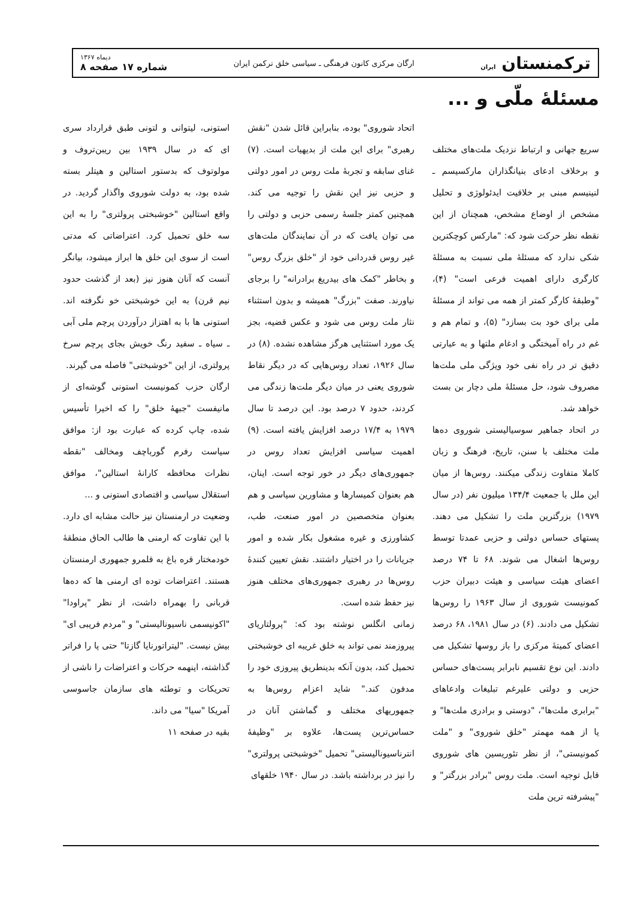ترکمنستان ایران
ارگان مرکزی کانون فرهنگی ـ سیاسی خلق ترکمن ایران
دیماه ۱۳۶۷
شماره ۱۷ صفحه ۸
مسئلهٔ ملّی و ...
سریع جهانی و ارتباط نزدیک ملت‌های مختلف و برخلاف ادعای بنیانگذاران مارکسیسم ـ لنینیسم مبنی بر خلاقیت ایدئولوژی و تحلیل مشخص از اوضاع مشخص، همچنان از این نقطه نظر حرکت شود که: "مارکس کوچکترین شکی ندارد که مسئلهٔ ملی نسبت به مسئلهٔ کارگری دارای اهمیت فرعی است" (۴)، "وطبقهٔ کارگر کمتر از همه می تواند از مسئلهٔ ملی برای خود بت بسازد" (۵)، و تمام هم و غم در راه آمیختگی و ادغام ملتها و به عبارتی دقیق تر در راه نفی خود ویژگی ملی ملت‌ها مصروف شود، حل مسئلهٔ ملی دچار بن بست خواهد شد.
در اتحاد جماهیر سوسیالیستی شوروی ده‌ها ملت مختلف با سنن، تاریخ، فرهنگ و زبان کاملا متفاوت زندگی میکنند. روس‌ها از میان این ملل با جمعیت ۱۳۴/۴ میلیون نفر (در سال ۱۹۷۹) بزرگترین ملت را تشکیل می دهند. پستهای حساس دولتی و حزبی عمدتا توسط روس‌ها اشغال می شوند. ۶۸ تا ۷۴ درصد اعضای هیئت سیاسی و هیئت دبیران حزب کمونیست شوروی از سال ۱۹۶۳ را روس‌ها تشکیل می دادند. (۶) در سال ۱۹۸۱، ۶۸ درصد اعضای کمیتهٔ مرکزی را باز روسها تشکیل می دادند. این نوع تقسیم نابرابر پست‌های حساس حزبی و دولتی علیرغم تبلیغات وادعاهای "برابری ملت‌ها"، "دوستی و برادری ملت‌ها" و یا از همه مهمتر "خلق شوروی" و "ملت کمونیستی"، از نظر تئوریسین های شوروی قابل توجیه است. ملت روس "برادر بزرگتر" و "پیشرفته ترین ملت
اتحاد شوروی" بوده، بنابراین قائل شدن "نقش رهبری" برای این ملت از بدیهیات است. (۷) غنای سابقه و تجربهٔ ملت روس در امور دولتی و حزبی نیز این نقش را توجیه می کند. همچنین کمتر جلسهٔ رسمی حزبی و دولتی را می توان یافت که در آن نمایندگان ملت‌های غیر روس قدردانی خود از "خلق بزرگ روس" و بخاطر "کمک های بیدریغ برادرانه" را برجای نیاورند. صفت "بزرگ" همیشه و بدون استثناء نثار ملت روس می شود و عکس قضیه، بجز یک مورد استثنایی هرگز مشاهده نشده. (۸) در سال ۱۹۲۶، تعداد روس‌هایی که در دیگر نقاط شوروی یعنی در میان دیگر ملت‌ها زندگی می کردند، حدود ۷ درصد بود. این درصد تا سال ۱۹۷۹ به ۱۷/۴ درصد افزایش یافته است. (۹) اهمیت سیاسی افزایش تعداد روس در جمهوری‌های دیگر در خور توجه است. اینان، هم بعنوان کمیسارها و مشاورین سیاسی و هم بعنوان متخصصین در امور صنعت، طب، کشاورزی و غیره مشغول بکار شده و امور جریانات را در اختیار داشتند. نقش تعیین کنندهٔ روس‌ها در رهبری جمهوری‌های مختلف هنوز نیز حفظ شده است.
زمانی انگلس نوشته بود که: "پرولتاریای پیروزمند نمی تواند به خلق غریبه ای خوشبختی تحمیل کند، بدون آنکه بدینطریق پیروزی خود را مدفون کند." شاید اعزام روس‌ها به جمهوریهای مختلف و گماشتن آنان در حساس‌ترین پست‌ها، علاوه بر "وظیفهٔ انترناسیونالیستی" تحمیل "خوشبختی پرولتری" را نیز در برداشته باشد. در سال ۱۹۴۰ خلقهای
استونی، لیتوانی و لتونی طبق قرارداد سری ای که در سال ۱۹۳۹ بین ریبن‌تروف و مولوتوف که بدستور استالین و هیتلر بسته شده بود، به دولت شوروی واگذار گردید. در واقع استالین "خوشبختی پرولتری" را به این سه خلق تحمیل کرد. اعتراضاتی که مدتی است از سوی این خلق ها ابراز میشود، بیانگر آنست که آنان هنوز نیز (بعد از گذشت حدود نیم قرن) به این خوشبختی خو نگرفته اند. استونی ها با به اهتزاز درآوردن پرچم ملی آبی ـ سیاه ـ سفید رنگ خویش بجای پرچم سرخ پرولتری، از این "خوشبختی" فاصله می گیرند.
ارگان حزب کمونیست استونی گوشه‌ای از مانیفست "جبههٔ خلق" را که اخیرا تأسیس شده، چاپ کرده که عبارت بود از: موافق سیاست رفرم گورباچف ومخالف "نقطه نظرات محافظه کارانهٔ استالین"، موافق استقلال سیاسی و اقتصادی استونی و ...
وضعیت در ارمنستان نیز حالت مشابه ای دارد. با این تفاوت که ارمنی ها طالب الحاق منطقهٔ خودمختار قره باغ به قلمرو جمهوری ارمنستان هستند. اعتراضات توده ای ارمنی ها که ده‌ها قربانی را بهمراه داشت، از نظر "پراودا" "اکونیسمی ناسیونالیستی" و "مردم فریبی ای" بیش نیست. "لیتراتورنایا گازتا" حتی پا را فراتر گذاشته، اینهمه حرکات و اعتراضات را ناشی از تحریکات و توطئه های سازمان جاسوسی آمریکا "سیا" می داند.
بقیه در صفحه ۱۱